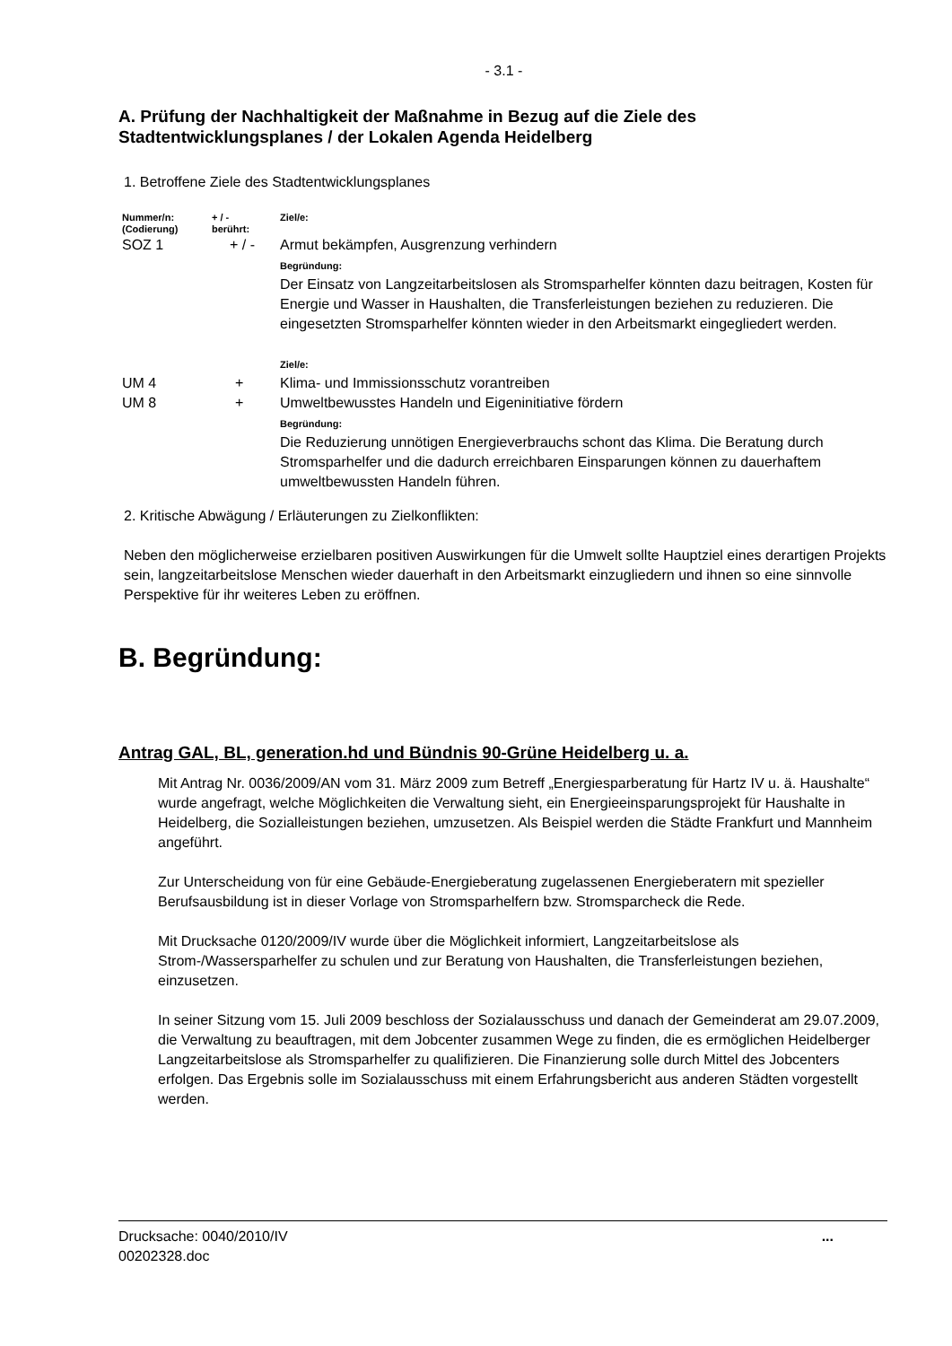- 3.1 -
A. Prüfung der Nachhaltigkeit der Maßnahme in Bezug auf die Ziele des Stadtentwicklungsplanes / der Lokalen Agenda Heidelberg
1. Betroffene Ziele des Stadtentwicklungsplanes
| Nummer/n: (Codierung) | + / - berührt: | Ziel/e: |
| SOZ 1 | + / - | Armut bekämpfen, Ausgrenzung verhindern Begründung: Der Einsatz von Langzeitarbeitslosen als Stromsparhelfer könnten dazu beitragen, Kosten für Energie und Wasser in Haushalten, die Transferleistungen beziehen zu reduzieren. Die eingesetzten Stromsparhelfer könnten wieder in den Arbeitsmarkt eingegliedert werden. Ziel/e: |
| UM 4 | + | Klima- und Immissionsschutz vorantreiben |
| UM 8 | + | Umweltbewusstes Handeln und Eigeninitiative fördern Begründung: Die Reduzierung unnötigen Energieverbrauchs schont das Klima. Die Beratung durch Stromsparhelfer und die dadurch erreichbaren Einsparungen können zu dauerhaftem umweltbewussten Handeln führen. |
2. Kritische Abwägung / Erläuterungen zu Zielkonflikten:
Neben den möglicherweise erzielbaren positiven Auswirkungen für die Umwelt sollte Hauptziel eines derartigen Projekts sein, langzeitarbeitslose Menschen wieder dauerhaft in den Arbeitsmarkt einzugliedern und ihnen so eine sinnvolle Perspektive für ihr weiteres Leben zu eröffnen.
B. Begründung:
Antrag GAL, BL, generation.hd und Bündnis 90-Grüne Heidelberg u. a.
Mit Antrag Nr. 0036/2009/AN vom 31. März 2009 zum Betreff „Energiesparberatung für Hartz IV u. ä. Haushalte“ wurde angefragt, welche Möglichkeiten die Verwaltung sieht, ein Energieeinsparungsprojekt für Haushalte in Heidelberg, die Sozialleistungen beziehen, umzusetzen. Als Beispiel werden die Städte Frankfurt und Mannheim angeführt.
Zur Unterscheidung von für eine Gebäude-Energieberatung zugelassenen Energieberatern mit spezieller Berufsausbildung ist in dieser Vorlage von Stromsparhelfern bzw. Stromsparcheck die Rede.
Mit Drucksache 0120/2009/IV wurde über die Möglichkeit informiert, Langzeitarbeitslose als Strom-/Wassersparhelfer zu schulen und zur Beratung von Haushalten, die Transferleistungen beziehen, einzusetzen.
In seiner Sitzung vom 15. Juli 2009 beschloss der Sozialausschuss und danach der Gemeinderat am 29.07.2009, die Verwaltung zu beauftragen, mit dem Jobcenter zusammen Wege zu finden, die es ermöglichen Heidelberger Langzeitarbeitslose als Stromsparhelfer zu qualifizieren. Die Finanzierung solle durch Mittel des Jobcenters erfolgen. Das Ergebnis solle im Sozialausschuss mit einem Erfahrungsbericht aus anderen Städten vorgestellt werden.
Drucksache: 0040/2010/IV
00202328.doc
...